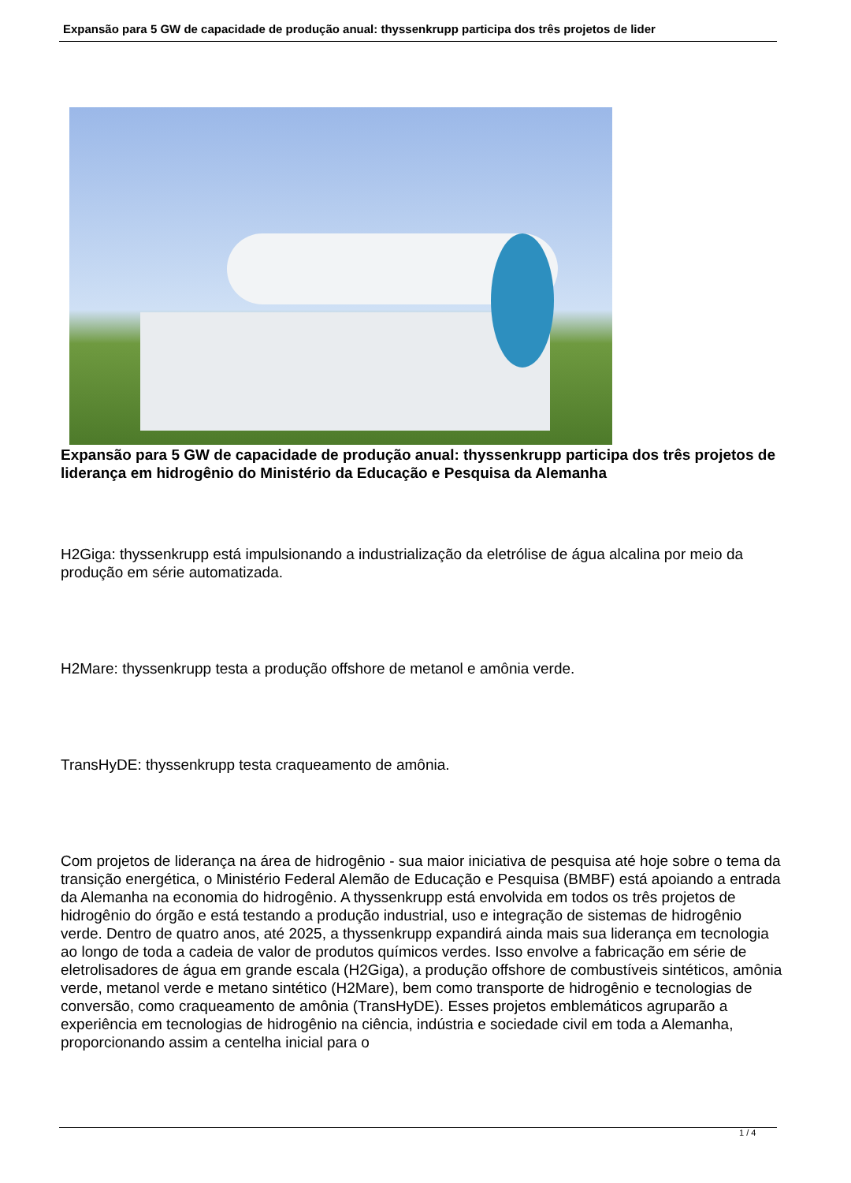Expansão para 5 GW de capacidade de produção anual: thyssenkrupp participa dos três projetos de lider
Expansão para 5 GW de capacidade de produção anual: thyssenkrupp participa dos três projetos de liderança em hidrogênio do Ministério da Educação e Pesquisa da Alemanha
H2Giga: thyssenkrupp está impulsionando a industrialização da eletrólise de água alcalina por meio da produção em série automatizada.
H2Mare: thyssenkrupp testa a produção offshore de metanol e amônia verde.
TransHyDE: thyssenkrupp testa craqueamento de amônia.
Com projetos de liderança na área de hidrogênio - sua maior iniciativa de pesquisa até hoje sobre o tema da transição energética, o Ministério Federal Alemão de Educação e Pesquisa (BMBF) está apoiando a entrada da Alemanha na economia do hidrogênio. A thyssenkrupp está envolvida em todos os três projetos de hidrogênio do órgão e está testando a produção industrial, uso e integração de sistemas de hidrogênio verde. Dentro de quatro anos, até 2025, a thyssenkrupp expandirá ainda mais sua liderança em tecnologia ao longo de toda a cadeia de valor de produtos químicos verdes. Isso envolve a fabricação em série de eletrolisadores de água em grande escala (H2Giga), a produção offshore de combustíveis sintéticos, amônia verde, metanol verde e metano sintético (H2Mare), bem como transporte de hidrogênio e tecnologias de conversão, como craqueamento de amônia (TransHyDE). Esses projetos emblemáticos agruparão a experiência em tecnologias de hidrogênio na ciência, indústria e sociedade civil em toda a Alemanha, proporcionando assim a centelha inicial para o
1 / 4